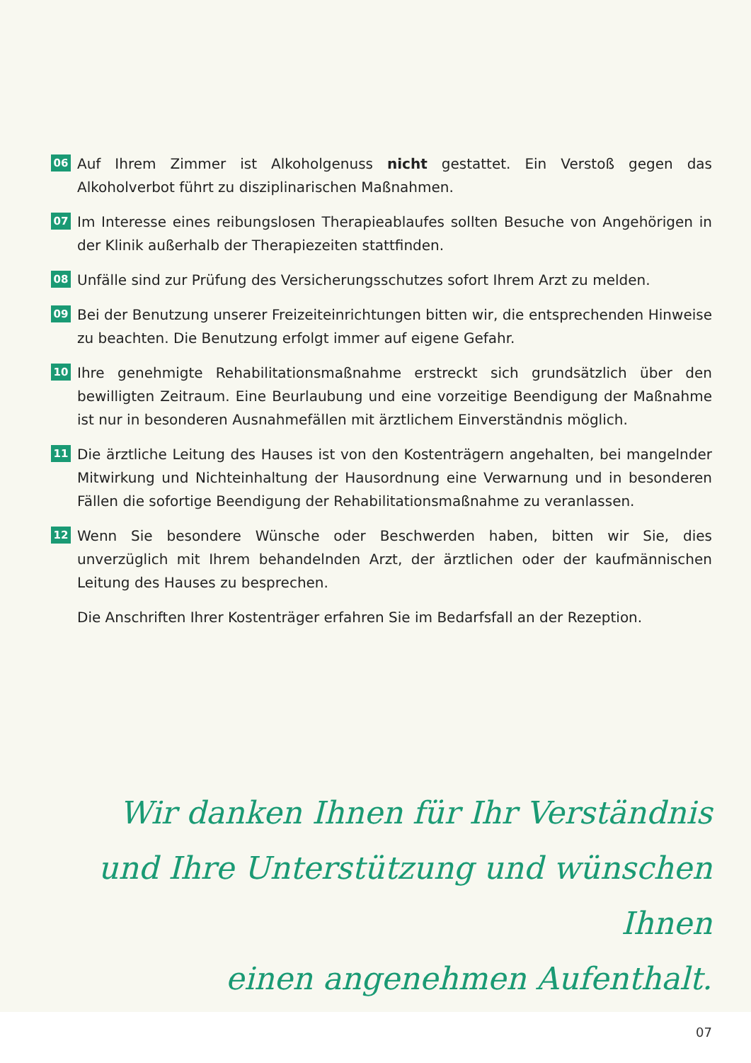06
Auf Ihrem Zimmer ist Alkoholgenuss nicht gestattet. Ein Verstoß gegen das Alkoholverbot führt zu disziplinarischen Maßnahmen.
07
Im Interesse eines reibungslosen Therapieablaufes sollten Besuche von Angehörigen in der Klinik außerhalb der Therapiezeiten stattfinden.
08
Unfälle sind zur Prüfung des Versicherungsschutzes sofort Ihrem Arzt zu melden.
09
Bei der Benutzung unserer Freizeiteinrichtungen bitten wir, die entsprechenden Hinweise zu beachten. Die Benutzung erfolgt immer auf eigene Gefahr.
10
Ihre genehmigte Rehabilitationsmaßnahme erstreckt sich grundsätzlich über den bewilligten Zeitraum. Eine Beurlaubung und eine vorzeitige Beendigung der Maßnahme ist nur in besonderen Ausnahmefällen mit ärztlichem Einverständnis möglich.
11
Die ärztliche Leitung des Hauses ist von den Kostenträgern angehalten, bei mangelnder Mitwirkung und Nichteinhaltung der Hausordnung eine Verwarnung und in besonderen Fällen die sofortige Beendigung der Rehabilitationsmaßnahme zu veranlassen.
12
Wenn Sie besondere Wünsche oder Beschwerden haben, bitten wir Sie, dies unverzüglich mit Ihrem behandelnden Arzt, der ärztlichen oder der kaufmännischen Leitung des Hauses zu besprechen.
Die Anschriften Ihrer Kostenträger erfahren Sie im Bedarfsfall an der Rezeption.
Wir danken Ihnen für Ihr Verständnis
und Ihre Unterstützung und wünschen Ihnen
einen angenehmen Aufenthalt.
07